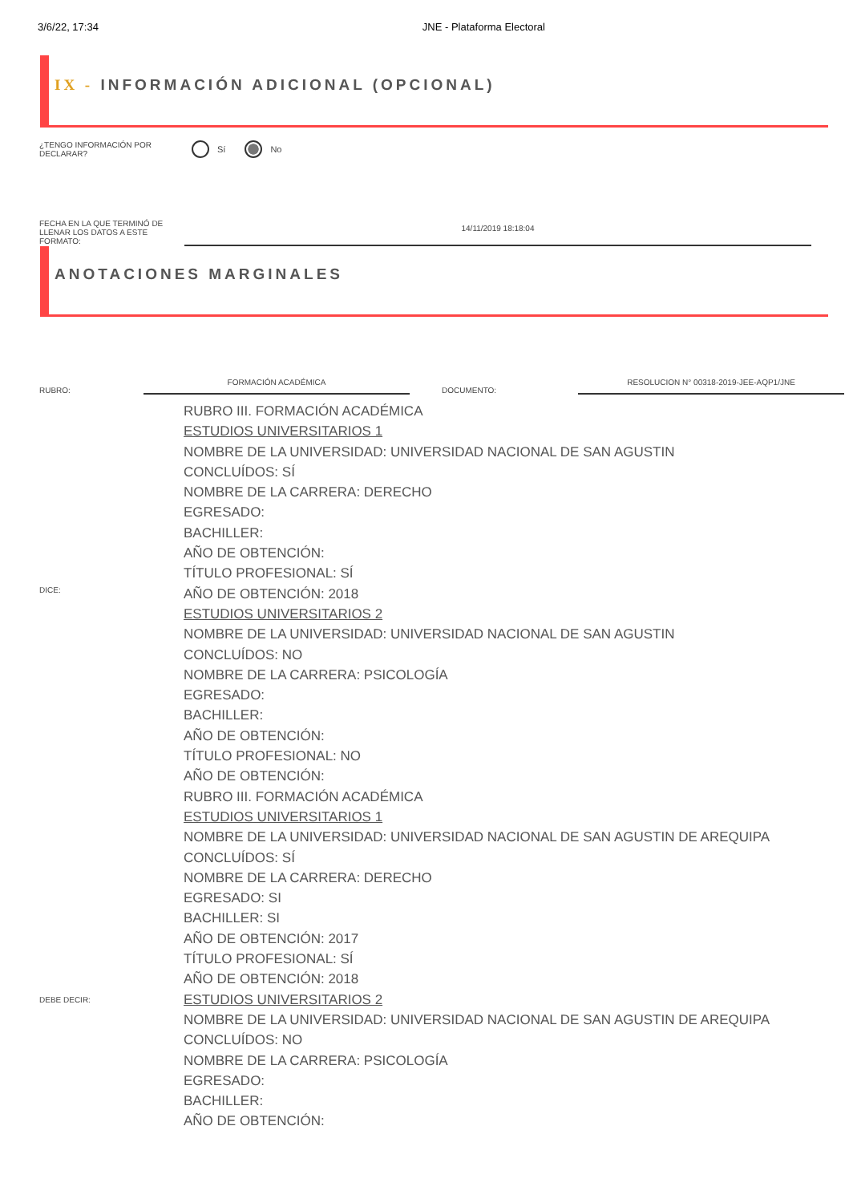3/6/22, 17:34 JNE - Plataforma Electoral
IX - INFORMACIÓN ADICIONAL (OPCIONAL)
¿TENGO INFORMACIÓN POR DECLARAR?
Sí No
FECHA EN LA QUE TERMINÓ DE LLENAR LOS DATOS A ESTE FORMATO:
14/11/2019 18:18:04
ANOTACIONES MARGINALES
RUBRO:
FORMACIÓN ACADÉMICA
DOCUMENTO:
RESOLUCION N° 00318-2019-JEE-AQP1/JNE
DICE:
RUBRO III. FORMACIÓN ACADÉMICA
ESTUDIOS UNIVERSITARIOS 1
NOMBRE DE LA UNIVERSIDAD: UNIVERSIDAD NACIONAL DE SAN AGUSTIN
CONCLUÍDOS: SÍ
NOMBRE DE LA CARRERA: DERECHO
EGRESADO:
BACHILLER:
AÑO DE OBTENCIÓN:
TÍTULO PROFESIONAL: SÍ
AÑO DE OBTENCIÓN: 2018
ESTUDIOS UNIVERSITARIOS 2
NOMBRE DE LA UNIVERSIDAD: UNIVERSIDAD NACIONAL DE SAN AGUSTIN
CONCLUÍDOS: NO
NOMBRE DE LA CARRERA: PSICOLOGÍA
EGRESADO:
BACHILLER:
AÑO DE OBTENCIÓN:
TÍTULO PROFESIONAL: NO
AÑO DE OBTENCIÓN:
DEBE DECIR:
RUBRO III. FORMACIÓN ACADÉMICA
ESTUDIOS UNIVERSITARIOS 1
NOMBRE DE LA UNIVERSIDAD: UNIVERSIDAD NACIONAL DE SAN AGUSTIN DE AREQUIPA
CONCLUÍDOS: SÍ
NOMBRE DE LA CARRERA: DERECHO
EGRESADO: SI
BACHILLER: SI
AÑO DE OBTENCIÓN: 2017
TÍTULO PROFESIONAL: SÍ
AÑO DE OBTENCIÓN: 2018
ESTUDIOS UNIVERSITARIOS 2
NOMBRE DE LA UNIVERSIDAD: UNIVERSIDAD NACIONAL DE SAN AGUSTIN DE AREQUIPA
CONCLUÍDOS: NO
NOMBRE DE LA CARRERA: PSICOLOGÍA
EGRESADO:
BACHILLER:
AÑO DE OBTENCIÓN: